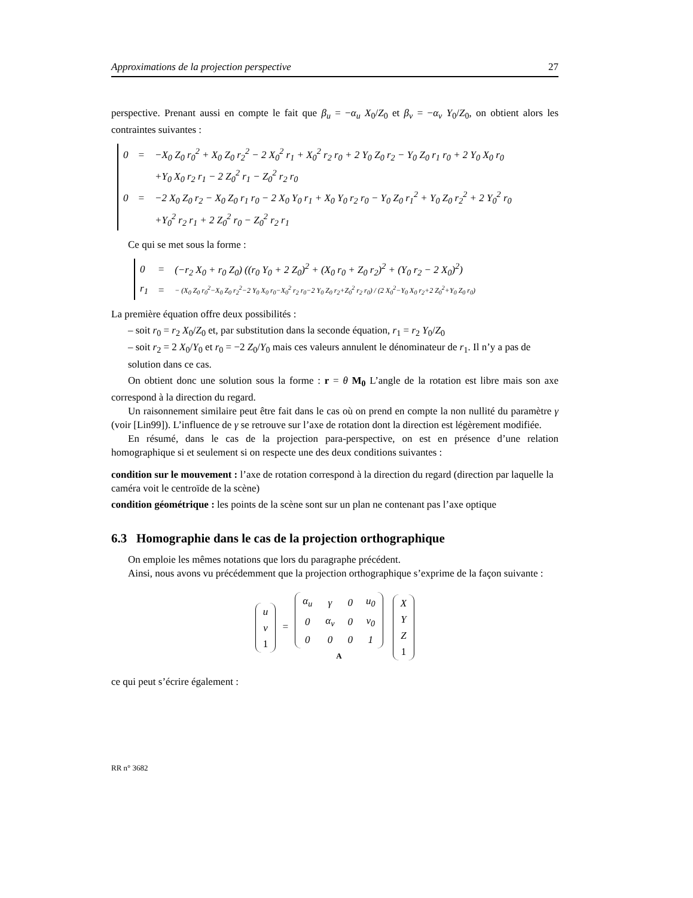Approximations de la projection perspective 27
perspective. Prenant aussi en compte le fait que β<sub>u</sub> = −α<sub>u</sub> X<sub>0</sub>/Z<sub>0</sub> et β<sub>v</sub> = −α<sub>v</sub> Y<sub>0</sub>/Z<sub>0</sub>, on obtient alors les contraintes suivantes :
| 0 | = | −X<sub>0</sub> Z<sub>0</sub> r<sub>0</sub><sup>2</sup> + X<sub>0</sub> Z<sub>0</sub> r<sub>2</sub><sup>2</sup> − 2 X<sub>0</sub><sup>2</sup> r<sub>1</sub> + X<sub>0</sub><sup>2</sup> r<sub>2</sub> r<sub>0</sub> + 2 Y<sub>0</sub> Z<sub>0</sub> r<sub>2</sub> − Y<sub>0</sub> Z<sub>0</sub> r<sub>1</sub> r<sub>0</sub> + 2 Y<sub>0</sub> X<sub>0</sub> r<sub>0</sub> |
| | | +Y<sub>0</sub> X<sub>0</sub> r<sub>2</sub> r<sub>1</sub> − 2 Z<sub>0</sub><sup>2</sup> r<sub>1</sub> − Z<sub>0</sub><sup>2</sup> r<sub>2</sub> r<sub>0</sub> |
| 0 | = | −2 X<sub>0</sub> Z<sub>0</sub> r<sub>2</sub> − X<sub>0</sub> Z<sub>0</sub> r<sub>1</sub> r<sub>0</sub> − 2 X<sub>0</sub> Y<sub>0</sub> r<sub>1</sub> + X<sub>0</sub> Y<sub>0</sub> r<sub>2</sub> r<sub>0</sub> − Y<sub>0</sub> Z<sub>0</sub> r<sub>1</sub><sup>2</sup> + Y<sub>0</sub> Z<sub>0</sub> r<sub>2</sub><sup>2</sup> + 2 Y<sub>0</sub><sup>2</sup> r<sub>0</sub> |
| | | +Y<sub>0</sub><sup>2</sup> r<sub>2</sub> r<sub>1</sub> + 2 Z<sub>0</sub><sup>2</sup> r<sub>0</sub> − Z<sub>0</sub><sup>2</sup> r<sub>2</sub> r<sub>1</sub> |
Ce qui se met sous la forme :
| 0 | = | (−r<sub>2</sub> X<sub>0</sub> + r<sub>0</sub> Z<sub>0</sub>) ((r<sub>0</sub> Y<sub>0</sub> + 2 Z<sub>0</sub>)<sup>2</sup> + (X<sub>0</sub> r<sub>0</sub> + Z<sub>0</sub> r<sub>2</sub>)<sup>2</sup> + (Y<sub>0</sub> r<sub>2</sub> − 2 X<sub>0</sub>)<sup>2</sup>) |
| r<sub>1</sub> | = | − (X<sub>0</sub> Z<sub>0</sub> r<sub>0</sub><sup>2</sup>−X<sub>0</sub> Z<sub>0</sub> r<sub>2</sub><sup>2</sup>−2 Y<sub>0</sub> X<sub>0</sub> r<sub>0</sub>−X<sub>0</sub><sup>2</sup> r<sub>2</sub> r<sub>0</sub>−2 Y<sub>0</sub> Z<sub>0</sub> r<sub>2</sub>+Z<sub>0</sub><sup>2</sup> r<sub>2</sub> r<sub>0</sub>) / (2 X<sub>0</sub><sup>2</sup>−Y<sub>0</sub> X<sub>0</sub> r<sub>2</sub>+2 Z<sub>0</sub><sup>2</sup>+Y<sub>0</sub> Z<sub>0</sub> r<sub>0</sub>) |
La première équation offre deux possibilités :
– soit r<sub>0</sub> = r<sub>2</sub> X<sub>0</sub>/Z<sub>0</sub> et, par substitution dans la seconde équation, r<sub>1</sub> = r<sub>2</sub> Y<sub>0</sub>/Z<sub>0</sub>
– soit r<sub>2</sub> = 2 X<sub>0</sub>/Y<sub>0</sub> et r<sub>0</sub> = −2 Z<sub>0</sub>/Y<sub>0</sub> mais ces valeurs annulent le dénominateur de r<sub>1</sub>. Il n’y a pas de solution dans ce cas.
On obtient donc une solution sous la forme : r = θ M<sub>0</sub> L’angle de la rotation est libre mais son axe correspond à la direction du regard.
Un raisonnement similaire peut être fait dans le cas où on prend en compte la non nullité du paramètre γ (voir [Lin99]). L’influence de γ se retrouve sur l’axe de rotation dont la direction est légèrement modifiée.
En résumé, dans le cas de la projection para-perspective, on est en présence d’une relation homographique si et seulement si on respecte une des deux conditions suivantes :
condition sur le mouvement :
l’axe de rotation correspond à la direction du regard (direction par laquelle la caméra voit le centroïde de la scène)
condition géométrique :
les points de la scène sont sur un plan ne contenant pas l’axe optique
6.3 Homographie dans le cas de la projection orthographique
On emploie les mêmes notations que lors du paragraphe précédent.
Ainsi, nous avons vu précédemment que la projection orthographique s’exprime de la façon suivante :
| u |
| v |
| 1 |
=
| α<sub>u</sub> | γ | 0 | u<sub>0</sub> |
| 0 | α<sub>v</sub> | 0 | v<sub>0</sub> |
| 0 | 0 | 0 | 1 |
A
| X |
| Y |
| Z |
| 1 |
ce qui peut s’écrire également :
RR n° 3682